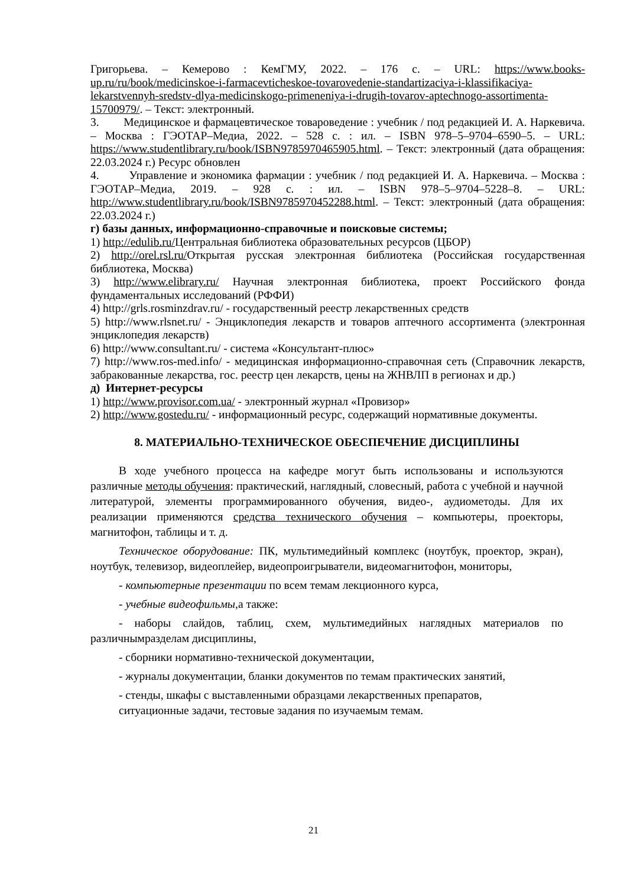Григорьева. – Кемерово : КемГМУ, 2022. – 176 с. – URL: https://www.books-up.ru/ru/book/medicinskoe-i-farmacevticheskoe-tovarovedenie-standartizaciya-i-klassifikaciya-lekarstvennyh-sredstv-dlya-medicinskogo-primeneniya-i-drugih-tovarov-aptechnogo-assortimenta-15700979/. – Текст: электронный.
3. Медицинское и фармацевтическое товароведение : учебник / под редакцией И. А. Наркевича. – Москва : ГЭОТАР–Медиа, 2022. – 528 с. : ил. – ISBN 978–5–9704–6590–5. – URL: https://www.studentlibrary.ru/book/ISBN9785970465905.html. – Текст: электронный (дата обращения: 22.03.2024 г.) Ресурс обновлен
4. Управление и экономика фармации : учебник / под редакцией И. А. Наркевича. – Москва : ГЭОТАР–Медиа, 2019. – 928 с. : ил. – ISBN 978–5–9704–5228–8. – URL: http://www.studentlibrary.ru/book/ISBN9785970452288.html. – Текст: электронный (дата обращения: 22.03.2024 г.)
г) базы данных, информационно-справочные и поисковые системы;
1) http://edulib.ru/Центральная библиотека образовательных ресурсов (ЦБОР)
2) http://orel.rsl.ru/Открытая русская электронная библиотека (Российская государственная библиотека, Москва)
3) http://www.elibrary.ru/ Научная электронная библиотека, проект Российского фонда фундаментальных исследований (РФФИ)
4) http://grls.rosminzdrav.ru/ - государственный реестр лекарственных средств
5) http://www.rlsnet.ru/ - Энциклопедия лекарств и товаров аптечного ассортимента (электронная энциклопедия лекарств)
6) http://www.consultant.ru/ - система «Консультант-плюс»
7) http://www.ros-med.info/ - медицинская информационно-справочная сеть (Справочник лекарств, забракованные лекарства, гос. реестр цен лекарств, цены на ЖНВЛП в регионах и др.)
д) Интернет-ресурсы
1) http://www.provisor.com.ua/ - электронный журнал «Провизор»
2) http://www.gostedu.ru/ - информационный ресурс, содержащий нормативные документы.
8. МАТЕРИАЛЬНО-ТЕХНИЧЕСКОЕ ОБЕСПЕЧЕНИЕ ДИСЦИПЛИНЫ
В ходе учебного процесса на кафедре могут быть использованы и используются различные методы обучения: практический, наглядный, словесный, работа с учебной и научной литературой, элементы программированного обучения, видео-, аудиометоды. Для их реализации применяются средства технического обучения – компьютеры, проекторы, магнитофон, таблицы и т. д.
Техническое оборудование: ПК, мультимедийный комплекс (ноутбук, проектор, экран), ноутбук, телевизор, видеоплейер, видеопроигрыватели, видеомагнитофон, мониторы,
- компьютерные презентации по всем темам лекционного курса,
- учебные видеофильмы,а также:
- наборы слайдов, таблиц, схем, мультимедийных наглядных материалов по различнымразделам дисциплины,
- сборники нормативно-технической документации,
- журналы документации, бланки документов по темам практических занятий,
- стенды, шкафы с выставленными образцами лекарственных препаратов,
ситуационные задачи, тестовые задания по изучаемым темам.
21